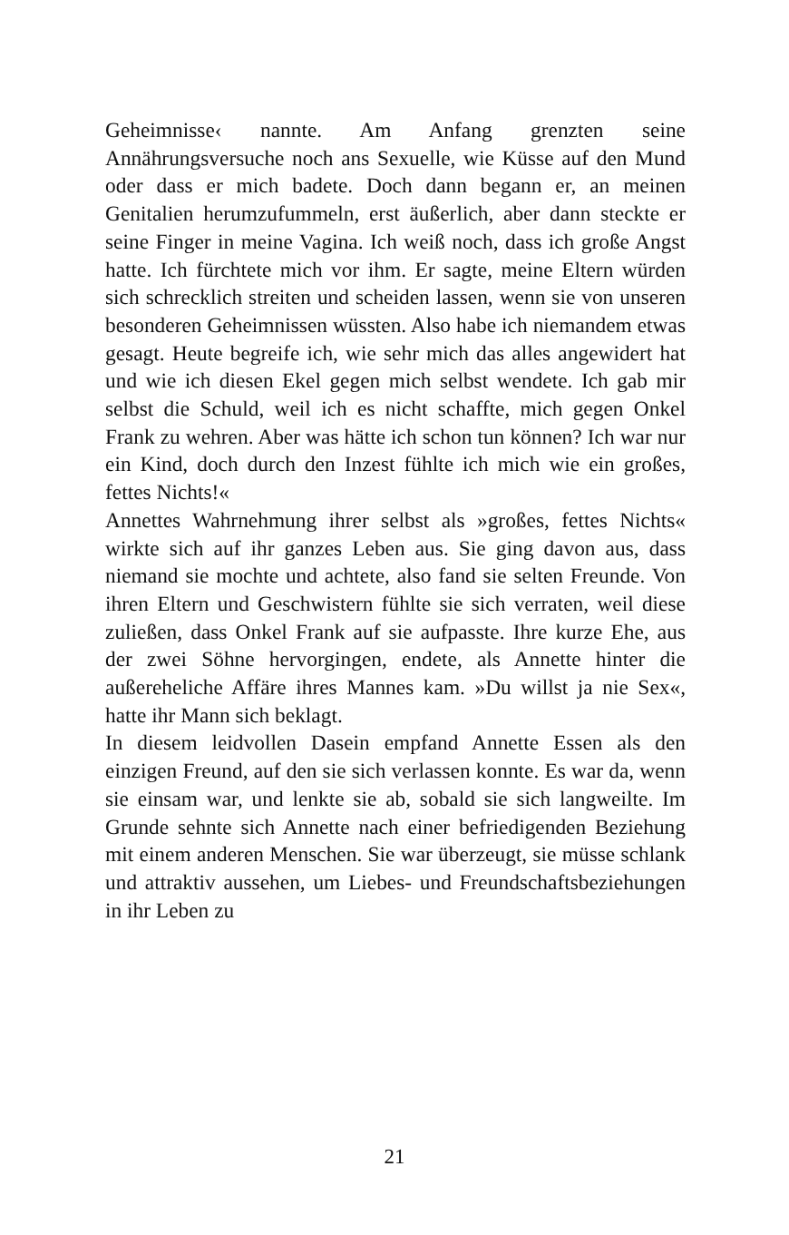Geheimnisse‹ nannte. Am Anfang grenzten seine Annährungsversuche noch ans Sexuelle, wie Küsse auf den Mund oder dass er mich badete. Doch dann begann er, an meinen Genitalien herumzufummeln, erst äußerlich, aber dann steckte er seine Finger in meine Vagina. Ich weiß noch, dass ich große Angst hatte. Ich fürchtete mich vor ihm. Er sagte, meine Eltern würden sich schrecklich streiten und scheiden lassen, wenn sie von unseren besonderen Geheimnissen wüssten. Also habe ich niemandem etwas gesagt. Heute begreife ich, wie sehr mich das alles angewidert hat und wie ich diesen Ekel gegen mich selbst wendete. Ich gab mir selbst die Schuld, weil ich es nicht schaffte, mich gegen Onkel Frank zu wehren. Aber was hätte ich schon tun können? Ich war nur ein Kind, doch durch den Inzest fühlte ich mich wie ein großes, fettes Nichts!«
Annettes Wahrnehmung ihrer selbst als »großes, fettes Nichts« wirkte sich auf ihr ganzes Leben aus. Sie ging davon aus, dass niemand sie mochte und achtete, also fand sie selten Freunde. Von ihren Eltern und Geschwistern fühlte sie sich verraten, weil diese zuließen, dass Onkel Frank auf sie aufpasste. Ihre kurze Ehe, aus der zwei Söhne hervorgingen, endete, als Annette hinter die außereheliche Affäre ihres Mannes kam. »Du willst ja nie Sex«, hatte ihr Mann sich beklagt.
In diesem leidvollen Dasein empfand Annette Essen als den einzigen Freund, auf den sie sich verlassen konnte. Es war da, wenn sie einsam war, und lenkte sie ab, sobald sie sich langweilte. Im Grunde sehnte sich Annette nach einer befriedigenden Beziehung mit einem anderen Menschen. Sie war überzeugt, sie müsse schlank und attraktiv aussehen, um Liebes- und Freundschaftsbeziehungen in ihr Leben zu
21